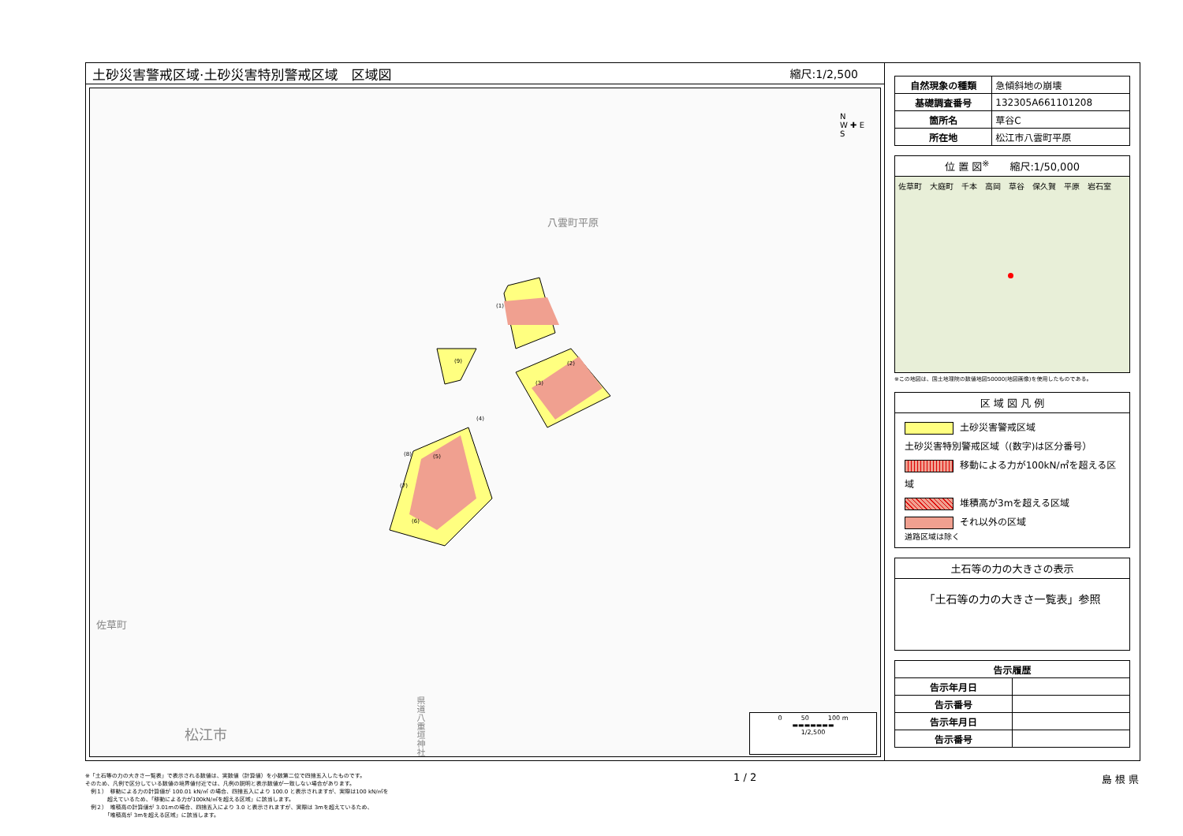土砂災害警戒区域·土砂災害特別警戒区域　区域図 縮尺:1/2,500
N
W ✚ E
S
八雲町平原
佐草町
松江市
(1)
(2)
(3)
(4)
(5)
(6)
(7)
(8)
(9)
県道八重垣神社
0　　　50　　　100 m
▬▬▬▬▬▬▬
1/2,500
| 自然現象の種類 | 急傾斜地の崩壊 |
| 基礎調査番号 | 132305A661101208 |
| 箇所名 | 草谷C |
| 所在地 | 松江市八雲町平原 |
位 置 図<sup>※</sup>　　縮尺:1/50,000
佐草町　大庭町　千本　高岡　草谷　保久賀　平原　岩石室
※この地図は、国土地理院の数値地図50000(地図画像)を使用したものである。
区 域 図 凡 例
土砂災害警戒区域
土砂災害特別警戒区域（(数字)は区分番号）
移動による力が100kN/㎡を超える区域
堆積高が3mを超える区域
それ以外の区域
道路区域は除く
土石等の力の大きさの表示
「土石等の力の大きさ一覧表」参照
| 告示履歴 | |
| --- | --- |
| 告示年月日 | |
| 告示番号 | |
| 告示年月日 | |
| 告示番号 | |
※「土石等の力の大きさ一覧表」で表示される数値は、実数値（計算値）を小数第二位で四捨五入したものです。
そのため、凡例で区分している数値の境界値付近では、凡例の説明と表示数値が一致しない場合があります。
　例１）　移動による力の計算値が 100.01 kN/㎡ の場合、四捨五入により 100.0 と表示されますが、実際は100 kN/㎡を
　　　　超えているため、「移動による力が100kN/㎡を超える区域」に該当します。
　例２）　堆積高の計算値が 3.01mの場合、四捨五入により 3.0 と表示されますが、実際は 3mを超えているため、
　　　　「堆積高が 3mを超える区域」に該当します。
1 / 2 島 根 県